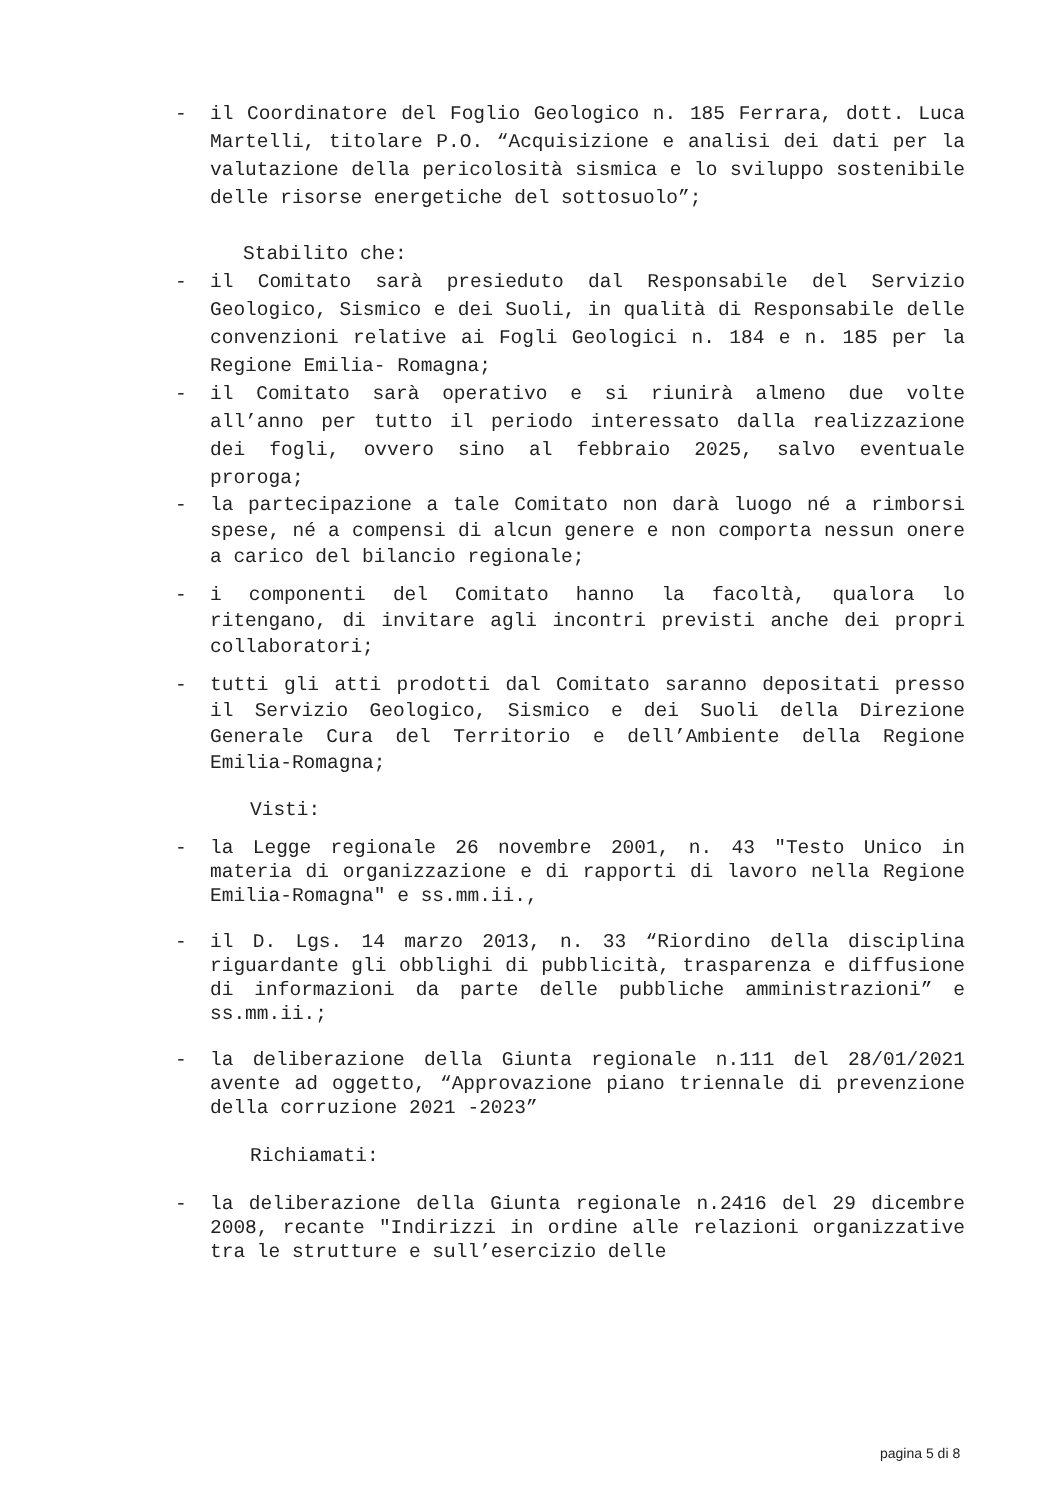- il Coordinatore del Foglio Geologico n. 185 Ferrara, dott. Luca Martelli, titolare P.O. “Acquisizione e analisi dei dati per la valutazione della pericolosità sismica e lo sviluppo sostenibile delle risorse energetiche del sottosuolo”;
Stabilito che:
- il Comitato sarà presieduto dal Responsabile del Servizio Geologico, Sismico e dei Suoli, in qualità di Responsabile delle convenzioni relative ai Fogli Geologici n. 184 e n. 185 per la Regione Emilia- Romagna;
- il Comitato sarà operativo e si riunirà almeno due volte all’anno per tutto il periodo interessato dalla realizzazione dei fogli, ovvero sino al febbraio 2025, salvo eventuale proroga;
- la partecipazione a tale Comitato non darà luogo né a rimborsi spese, né a compensi di alcun genere e non comporta nessun onere a carico del bilancio regionale;
- i componenti del Comitato hanno la facoltà, qualora lo ritengano, di invitare agli incontri previsti anche dei propri collaboratori;
- tutti gli atti prodotti dal Comitato saranno depositati presso il Servizio Geologico, Sismico e dei Suoli della Direzione Generale Cura del Territorio e dell’Ambiente della Regione Emilia-Romagna;
Visti:
- la Legge regionale 26 novembre 2001, n. 43 "Testo Unico in materia di organizzazione e di rapporti di lavoro nella Regione Emilia-Romagna" e ss.mm.ii.,
- il D. Lgs. 14 marzo 2013, n. 33 “Riordino della disciplina riguardante gli obblighi di pubblicità, trasparenza e diffusione di informazioni da parte delle pubbliche amministrazioni” e ss.mm.ii.;
- la deliberazione della Giunta regionale n.111 del 28/01/2021 avente ad oggetto, “Approvazione piano triennale di prevenzione della corruzione 2021 -2023”
Richiamati:
- la deliberazione della Giunta regionale n.2416 del 29 dicembre 2008, recante "Indirizzi in ordine alle relazioni organizzative tra le strutture e sull’esercizio delle
pagina 5 di 8